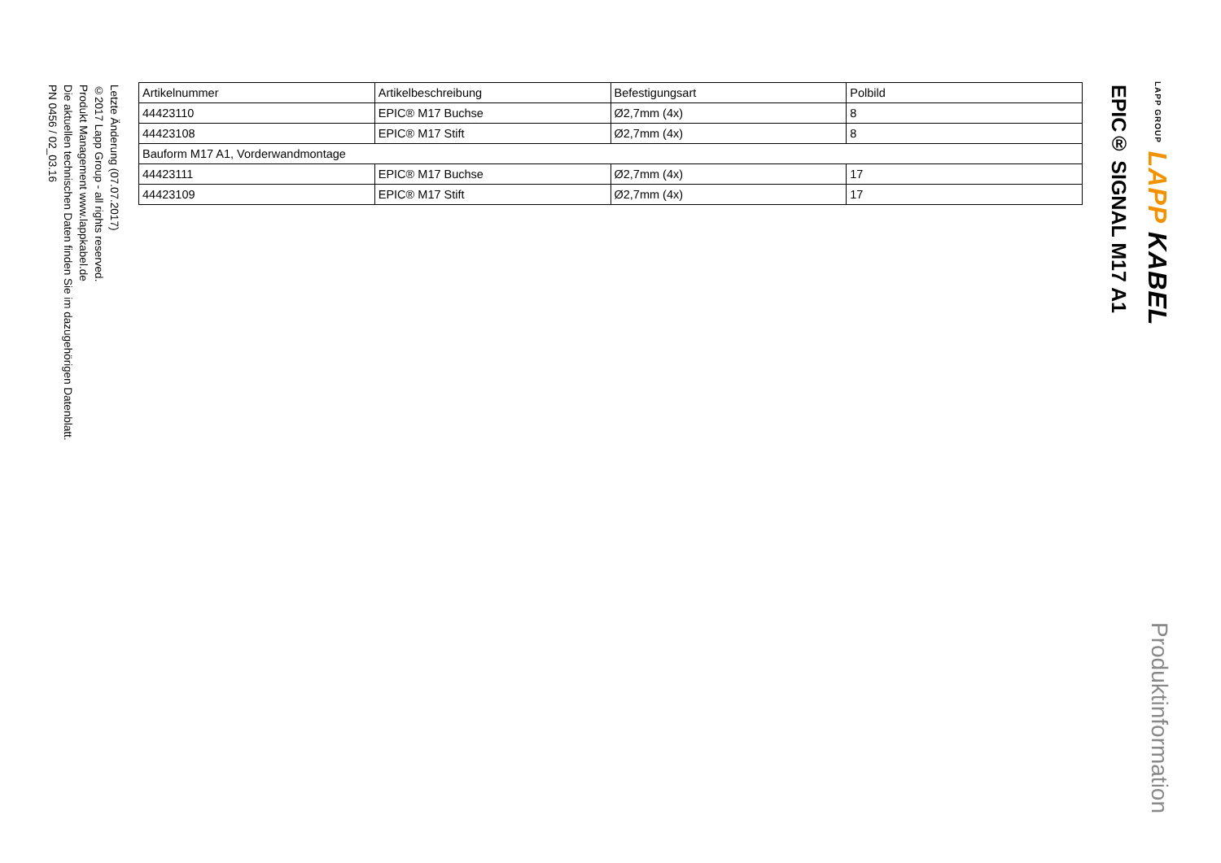LAPP GROUP LAPP KABEL
Produktinformation
EPIC® SIGNAL M17 A1
| Artikelnummer | Artikelbeschreibung | Befestigungsart | Polbild |
| --- | --- | --- | --- |
| 44423110 | EPIC® M17 Buchse | Ø2,7mm (4x) | 8 |
| 44423108 | EPIC® M17 Stift | Ø2,7mm (4x) | 8 |
| Bauform M17 A1, Vorderwandmontage | | | |
| 44423111 | EPIC® M17 Buchse | Ø2,7mm (4x) | 17 |
| 44423109 | EPIC® M17 Stift | Ø2,7mm (4x) | 17 |
Letzte Änderung (07.07.2017)
©2017 Lapp Group - all rights reserved.
Produkt Management www.lappkabel.de
Die aktuellen technischen Daten finden Sie im dazugehörigen Datenblatt.
PN 0456 / 02_03.16